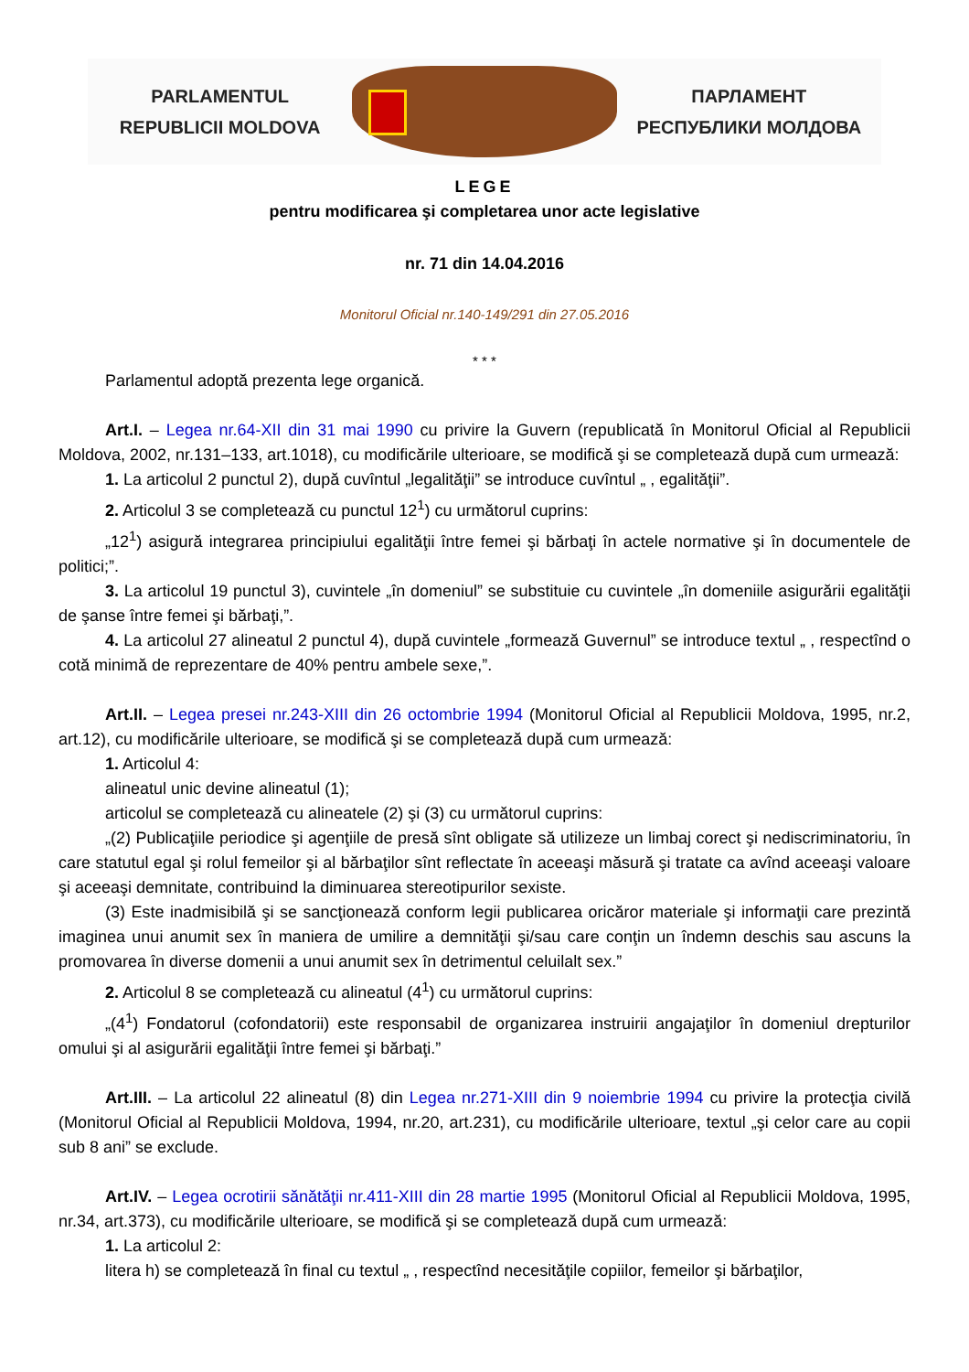PARLAMENTUL
REPUBLICII MOLDOVA
ПАРЛАМЕНТ
РЕСПУБЛИКИ МОЛДОВА
LEGE
pentru modificarea şi completarea unor acte legislative
nr. 71 din 14.04.2016
Monitorul Oficial nr.140-149/291 din 27.05.2016
* * *
Parlamentul adoptă prezenta lege organică.
Art.I. – Legea nr.64-XII din 31 mai 1990 cu privire la Guvern (republicată în Monitorul Oficial al Republicii Moldova, 2002, nr.131–133, art.1018), cu modificările ulterioare, se modifică şi se completează după cum urmează:
1. La articolul 2 punctul 2), după cuvîntul „legalităţii” se introduce cuvîntul „ , egalităţii”.
2. Articolul 3 se completează cu punctul 12<sup>1</sup>) cu următorul cuprins:
„12<sup>1</sup>) asigură integrarea principiului egalităţii între femei şi bărbaţi în actele normative şi în documentele de politici;”.
3. La articolul 19 punctul 3), cuvintele „în domeniul” se substituie cu cuvintele „în domeniile asigurării egalităţii de şanse între femei şi bărbaţi,”.
4. La articolul 27 alineatul 2 punctul 4), după cuvintele „formează Guvernul” se introduce textul „ , respectînd o cotă minimă de reprezentare de 40% pentru ambele sexe,”.
Art.II. – Legea presei nr.243-XIII din 26 octombrie 1994 (Monitorul Oficial al Republicii Moldova, 1995, nr.2, art.12), cu modificările ulterioare, se modifică şi se completează după cum urmează:
1. Articolul 4:
alineatul unic devine alineatul (1);
articolul se completează cu alineatele (2) şi (3) cu următorul cuprins:
„(2) Publicaţiile periodice şi agenţiile de presă sînt obligate să utilizeze un limbaj corect şi nediscriminatoriu, în care statutul egal şi rolul femeilor şi al bărbaţilor sînt reflectate în aceeaşi măsură şi tratate ca avînd aceeaşi valoare şi aceeaşi demnitate, contribuind la diminuarea stereotipurilor sexiste.
(3) Este inadmisibilă şi se sancţionează conform legii publicarea oricăror materiale şi informaţii care prezintă imaginea unui anumit sex în maniera de umilire a demnităţii şi/sau care conţin un îndemn deschis sau ascuns la promovarea în diverse domenii a unui anumit sex în detrimentul celuilalt sex.”
2. Articolul 8 se completează cu alineatul (4<sup>1</sup>) cu următorul cuprins:
„(4<sup>1</sup>) Fondatorul (cofondatorii) este responsabil de organizarea instruirii angajaţilor în domeniul drepturilor omului şi al asigurării egalităţii între femei şi bărbaţi.”
Art.III. – La articolul 22 alineatul (8) din Legea nr.271-XIII din 9 noiembrie 1994 cu privire la protecţia civilă (Monitorul Oficial al Republicii Moldova, 1994, nr.20, art.231), cu modificările ulterioare, textul „şi celor care au copii sub 8 ani” se exclude.
Art.IV. – Legea ocrotirii sănătăţii nr.411-XIII din 28 martie 1995 (Monitorul Oficial al Republicii Moldova, 1995, nr.34, art.373), cu modificările ulterioare, se modifică şi se completează după cum urmează:
1. La articolul 2:
litera h) se completează în final cu textul „ , respectînd necesităţile copiilor, femeilor şi bărbaţilor,